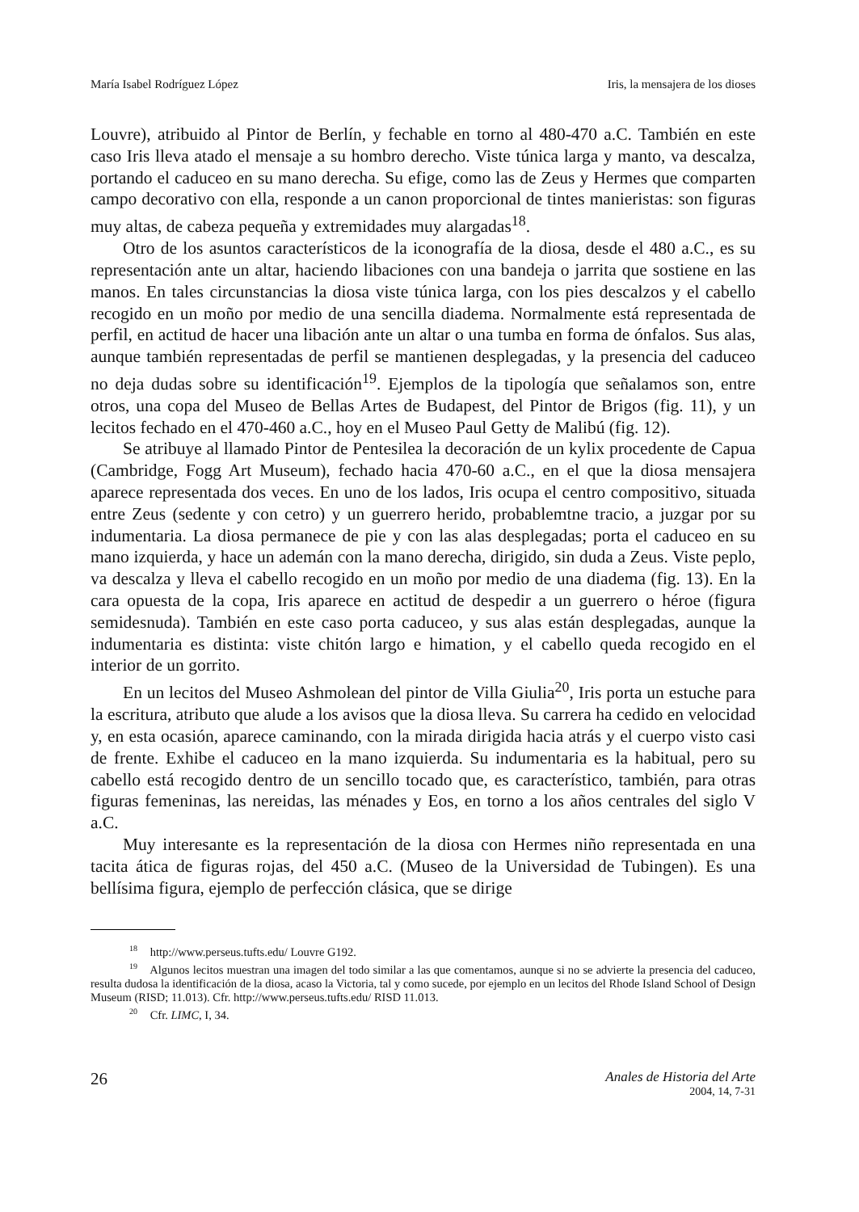María Isabel Rodríguez López Iris, la mensajera de los dioses
Louvre), atribuido al Pintor de Berlín, y fechable en torno al 480-470 a.C. También en este caso Iris lleva atado el mensaje a su hombro derecho. Viste túnica larga y manto, va descalza, portando el caduceo en su mano derecha. Su efige, como las de Zeus y Hermes que comparten campo decorativo con ella, responde a un canon proporcional de tintes manieristas: son figuras muy altas, de cabeza pequeña y extremidades muy alargadas<sup>18</sup>.
Otro de los asuntos característicos de la iconografía de la diosa, desde el 480 a.C., es su representación ante un altar, haciendo libaciones con una bandeja o jarrita que sostiene en las manos. En tales circunstancias la diosa viste túnica larga, con los pies descalzos y el cabello recogido en un moño por medio de una sencilla diadema. Normalmente está representada de perfil, en actitud de hacer una libación ante un altar o una tumba en forma de ónfalos. Sus alas, aunque también representadas de perfil se mantienen desplegadas, y la presencia del caduceo no deja dudas sobre su identificación<sup>19</sup>. Ejemplos de la tipología que señalamos son, entre otros, una copa del Museo de Bellas Artes de Budapest, del Pintor de Brigos (fig. 11), y un lecitos fechado en el 470-460 a.C., hoy en el Museo Paul Getty de Malibú (fig. 12).
Se atribuye al llamado Pintor de Pentesilea la decoración de un kylix procedente de Capua (Cambridge, Fogg Art Museum), fechado hacia 470-60 a.C., en el que la diosa mensajera aparece representada dos veces. En uno de los lados, Iris ocupa el centro compositivo, situada entre Zeus (sedente y con cetro) y un guerrero herido, probablemtne tracio, a juzgar por su indumentaria. La diosa permanece de pie y con las alas desplegadas; porta el caduceo en su mano izquierda, y hace un ademán con la mano derecha, dirigido, sin duda a Zeus. Viste peplo, va descalza y lleva el cabello recogido en un moño por medio de una diadema (fig. 13). En la cara opuesta de la copa, Iris aparece en actitud de despedir a un guerrero o héroe (figura semidesnuda). También en este caso porta caduceo, y sus alas están desplegadas, aunque la indumentaria es distinta: viste chitón largo e himation, y el cabello queda recogido en el interior de un gorrito.
En un lecitos del Museo Ashmolean del pintor de Villa Giulia<sup>20</sup>, Iris porta un estuche para la escritura, atributo que alude a los avisos que la diosa lleva. Su carrera ha cedido en velocidad y, en esta ocasión, aparece caminando, con la mirada dirigida hacia atrás y el cuerpo visto casi de frente. Exhibe el caduceo en la mano izquierda. Su indumentaria es la habitual, pero su cabello está recogido dentro de un sencillo tocado que, es característico, también, para otras figuras femeninas, las nereidas, las ménades y Eos, en torno a los años centrales del siglo V a.C.
Muy interesante es la representación de la diosa con Hermes niño representada en una tacita ática de figuras rojas, del 450 a.C. (Museo de la Universidad de Tubingen). Es una bellísima figura, ejemplo de perfección clásica, que se dirige
<sup>18</sup> http://www.perseus.tufts.edu/ Louvre G192.
<sup>19</sup> Algunos lecitos muestran una imagen del todo similar a las que comentamos, aunque si no se advierte la presencia del caduceo, resulta dudosa la identificación de la diosa, acaso la Victoria, tal y como sucede, por ejemplo en un lecitos del Rhode Island School of Design Museum (RISD; 11.013). Cfr. http://www.perseus.tufts.edu/ RISD 11.013.
<sup>20</sup> Cfr. LIMC, I, 34.
26
Anales de Historia del Arte
2004, 14, 7-31